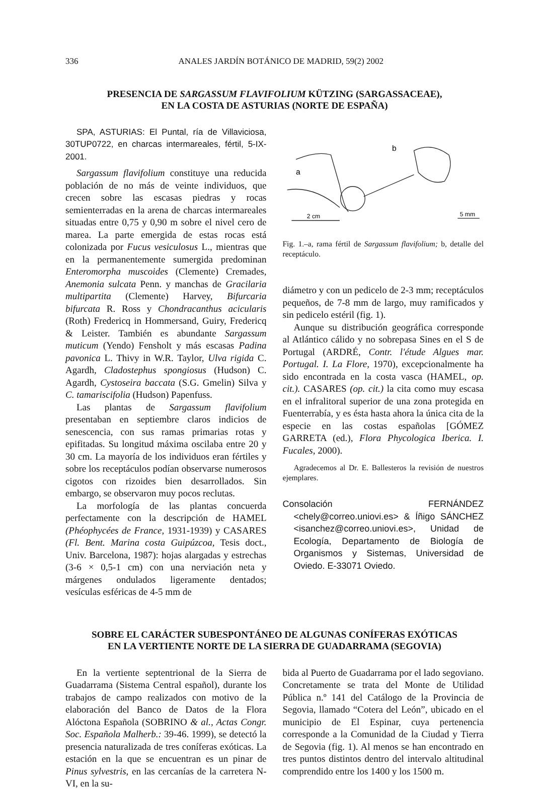336 ANALES JARDÍN BOTÁNICO DE MADRID, 59(2) 2002
PRESENCIA DE SARGASSUM FLAVIFOLIUM KÜTZING (SARGASSACEAE),
EN LA COSTA DE ASTURIAS (NORTE DE ESPAÑA)
SPA, ASTURIAS: El Puntal, ría de Villaviciosa, 30TUP0722, en charcas intermareales, fértil, 5-IX-2001.
Sargassum flavifolium constituye una reducida población de no más de veinte individuos, que crecen sobre las escasas piedras y rocas semienterradas en la arena de charcas intermareales situadas entre 0,75 y 0,90 m sobre el nivel cero de marea. La parte emergida de estas rocas está colonizada por Fucus vesiculosus L., mientras que en la permanentemente sumergida predominan Enteromorpha muscoides (Clemente) Cremades, Anemonia sulcata Penn. y manchas de Gracilaria multipartita (Clemente) Harvey, Bifurcaria bifurcata R. Ross y Chondracanthus acicularis (Roth) Fredericq in Hommersand, Guiry, Fredericq & Leister. También es abundante Sargassum muticum (Yendo) Fensholt y más escasas Padina pavonica L. Thivy in W.R. Taylor, Ulva rigida C. Agardh, Cladostephus spongiosus (Hudson) C. Agardh, Cystoseira baccata (S.G. Gmelin) Silva y C. tamariscifolia (Hudson) Papenfuss.
Las plantas de Sargassum flavifolium presentaban en septiembre claros indicios de senescencia, con sus ramas primarias rotas y epifitadas. Su longitud máxima oscilaba entre 20 y 30 cm. La mayoría de los individuos eran fértiles y sobre los receptáculos podían observarse numerosos cigotos con rizoides bien desarrollados. Sin embargo, se observaron muy pocos reclutas.
La morfología de las plantas concuerda perfectamente con la descripción de HAMEL (Phéophycées de France, 1931-1939) y CASARES (Fl. Bent. Marina costa Guipúzcoa, Tesis doct., Univ. Barcelona, 1987): hojas alargadas y estrechas (3-6 × 0,5-1 cm) con una nerviación neta y márgenes ondulados ligeramente dentados; vesículas esféricas de 4-5 mm de
a
b
2 cm
5 mm
Fig. 1.–a, rama fértil de Sargassum flavifolium; b, detalle del receptáculo.
diámetro y con un pedicelo de 2-3 mm; receptáculos pequeños, de 7-8 mm de largo, muy ramificados y sin pedicelo estéril (fig. 1).
Aunque su distribución geográfica corresponde al Atlántico cálido y no sobrepasa Sines en el S de Portugal (ARDRÉ, Contr. l'étude Algues mar. Portugal. I. La Flore, 1970), excepcionalmente ha sido encontrada en la costa vasca (HAMEL, op. cit.). CASARES (op. cit.) la cita como muy escasa en el infralitoral superior de una zona protegida en Fuenterrabía, y es ésta hasta ahora la única cita de la especie en las costas españolas [GÓMEZ GARRETA (ed.), Flora Phycologica Iberica. I. Fucales, 2000).
Agradecemos al Dr. E. Ballesteros la revisión de nuestros ejemplares.
Consolación FERNÁNDEZ <chely@correo.uniovi.es> & Íñigo SÁNCHEZ <isanchez@correo.uniovi.es>, Unidad de Ecología, Departamento de Biología de Organismos y Sistemas, Universidad de Oviedo. E-33071 Oviedo.
SOBRE EL CARÁCTER SUBESPONTÁNEO DE ALGUNAS CONÍFERAS EXÓTICAS
EN LA VERTIENTE NORTE DE LA SIERRA DE GUADARRAMA (SEGOVIA)
En la vertiente septentrional de la Sierra de Guadarrama (Sistema Central español), durante los trabajos de campo realizados con motivo de la elaboración del Banco de Datos de la Flora Alóctona Española (SOBRINO & al., Actas Congr. Soc. Española Malherb.: 39-46. 1999), se detectó la presencia naturalizada de tres coníferas exóticas. La estación en la que se encuentran es un pinar de Pinus sylvestris, en las cercanías de la carretera N-VI, en la su-
bida al Puerto de Guadarrama por el lado segoviano. Concretamente se trata del Monte de Utilidad Pública n.º 141 del Catálogo de la Provincia de Segovia, llamado “Cotera del León”, ubicado en el municipio de El Espinar, cuya pertenencia corresponde a la Comunidad de la Ciudad y Tierra de Segovia (fig. 1). Al menos se han encontrado en tres puntos distintos dentro del intervalo altitudinal comprendido entre los 1400 y los 1500 m.